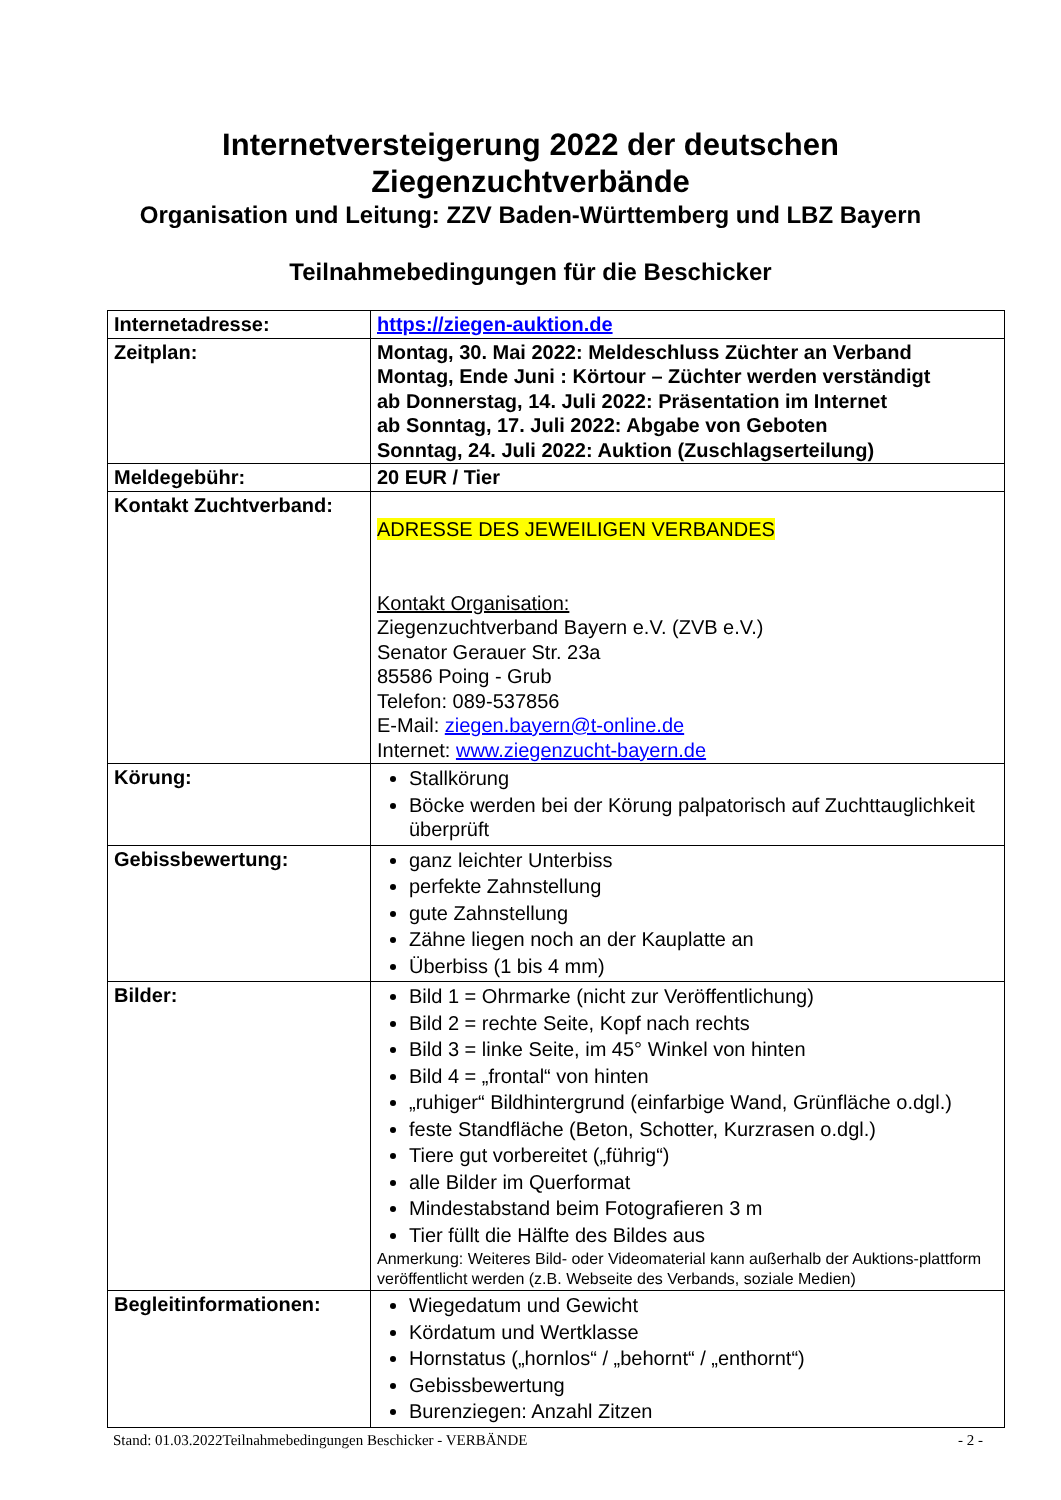Internetversteigerung 2022 der deutschen
Ziegenzuchtverbände
Organisation und Leitung: ZZV Baden-Württemberg und LBZ Bayern
Teilnahmebedingungen für die Beschicker
| Internetadresse: | https://ziegen-auktion.de |
| Zeitplan: | Montag, 30. Mai 2022: Meldeschluss Züchter an Verband Montag, Ende Juni : Körtour – Züchter werden verständigt ab Donnerstag, 14. Juli 2022: Präsentation im Internet ab Sonntag, 17. Juli 2022: Abgabe von Geboten Sonntag, 24. Juli 2022: Auktion (Zuschlagserteilung) |
| Meldegebühr: | 20 EUR / Tier |
| Kontakt Zuchtverband: | ADRESSE DES JEWEILIGEN VERBANDES Kontakt Organisation: Ziegenzuchtverband Bayern e.V. (ZVB e.V.) Senator Gerauer Str. 23a 85586 Poing - Grub Telefon: 089-537856 E-Mail: ziegen.bayern@t-online.de Internet: www.ziegenzucht-bayern.de |
| Körung: | Stallkörung Böcke werden bei der Körung palpatorisch auf Zuchttauglichkeit überprüft |
| Gebissbewertung: | ganz leichter Unterbiss perfekte Zahnstellung gute Zahnstellung Zähne liegen noch an der Kauplatte an Überbiss (1 bis 4 mm) |
| Bilder: | Bild 1 = Ohrmarke (nicht zur Veröffentlichung) Bild 2 = rechte Seite, Kopf nach rechts Bild 3 = linke Seite, im 45° Winkel von hinten Bild 4 = „frontal“ von hinten „ruhiger“ Bildhintergrund (einfarbige Wand, Grünfläche o.dgl.) feste Standfläche (Beton, Schotter, Kurzrasen o.dgl.) Tiere gut vorbereitet („führig“) alle Bilder im Querformat Mindestabstand beim Fotografieren 3 m Tier füllt die Hälfte des Bildes aus Anmerkung: Weiteres Bild- oder Videomaterial kann außerhalb der Auktions-plattform veröffentlicht werden (z.B. Webseite des Verbands, soziale Medien) |
| Begleitinformationen: | Wiegedatum und Gewicht Kördatum und Wertklasse Hornstatus („hornlos“ / „behornt“ / „enthornt“) Gebissbewertung Burenziegen: Anzahl Zitzen |
Stand: 01.03.2022Teilnahmebedingungen Beschicker - VERBÄNDE - 2 -